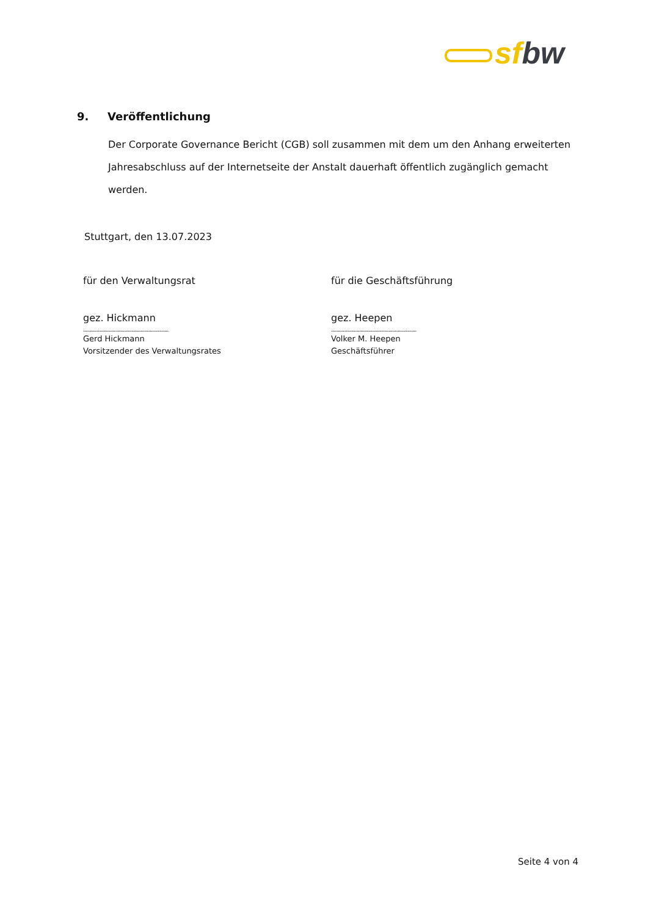sf bw
9. Veröffentlichung
Der Corporate Governance Bericht (CGB) soll zusammen mit dem um den Anhang erweiterten Jahresabschluss auf der Internetseite der Anstalt dauerhaft öffentlich zugänglich gemacht werden.
Stuttgart, den 13.07.2023
für den Verwaltungsrat
gez. Hickmann
................................................................
Gerd Hickmann
Vorsitzender des Verwaltungsrates
für die Geschäftsführung
gez. Heepen
................................................................
Volker M. Heepen
Geschäftsführer
Seite 4 von 4